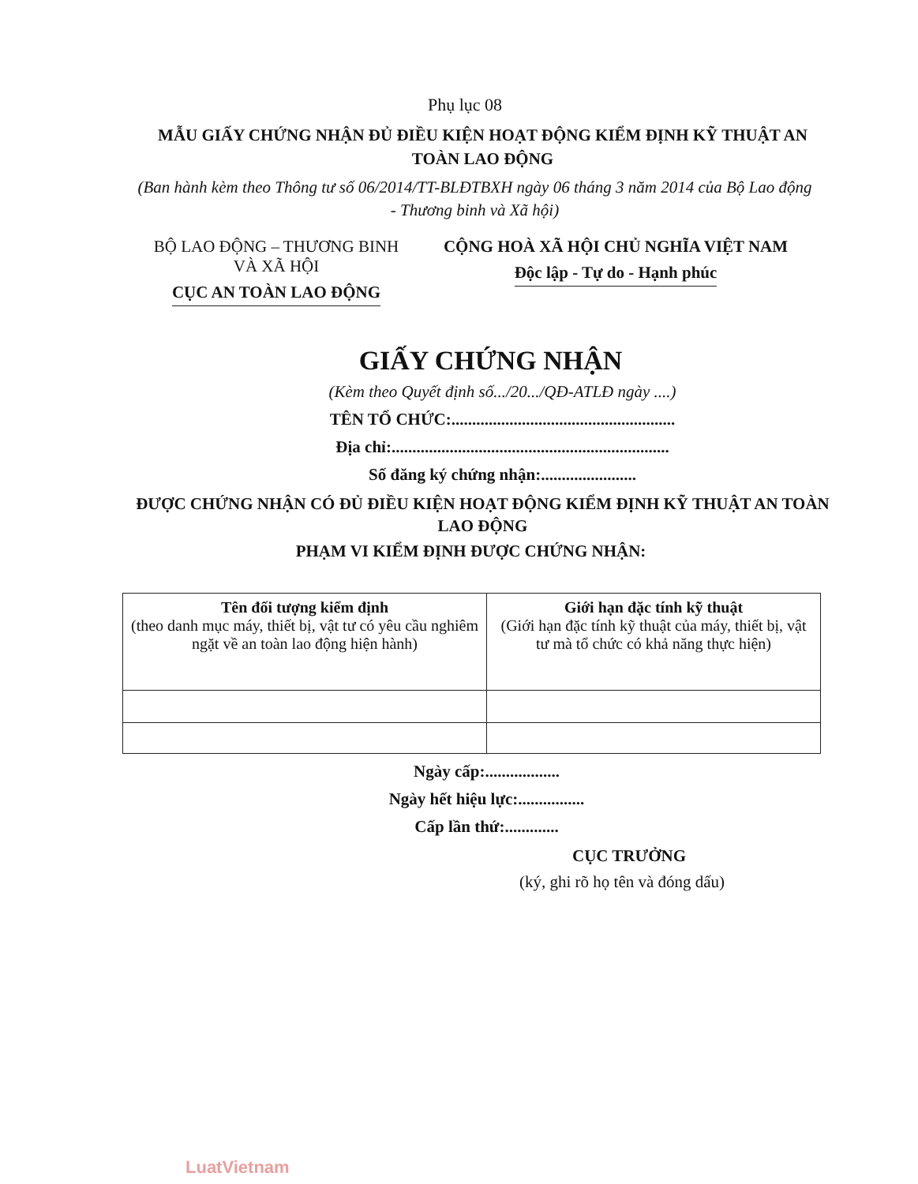Phụ lục 08
MẪU GIẤY CHỨNG NHẬN ĐỦ ĐIỀU KIỆN HOẠT ĐỘNG KIỂM ĐỊNH KỸ THUẬT AN TOÀN LAO ĐỘNG
(Ban hành kèm theo Thông tư số 06/2014/TT-BLĐTBXH ngày 06 tháng 3 năm 2014 của Bộ Lao động - Thương binh và Xã hội)
BỘ LAO ĐỘNG – THƯƠNG BINH
VÀ XÃ HỘI
CỤC AN TOÀN LAO ĐỘNG
CỘNG HOÀ XÃ HỘI CHỦ NGHĨA VIỆT NAM
Độc lập - Tự do - Hạnh phúc
GIẤY CHỨNG NHẬN
(Kèm theo Quyết định số.../20.../QĐ-ATLĐ ngày ....)
TÊN TỔ CHỨC:......................................................
Địa chỉ:...................................................................
Số đăng ký chứng nhận:.......................
ĐƯỢC CHỨNG NHẬN CÓ ĐỦ ĐIỀU KIỆN HOẠT ĐỘNG KIỂM ĐỊNH KỸ THUẬT AN TOÀN LAO ĐỘNG
PHẠM VI KIỂM ĐỊNH ĐƯỢC CHỨNG NHẬN:
| Tên đối tượng kiểm định (theo danh mục máy, thiết bị, vật tư có yêu cầu nghiêm ngặt về an toàn lao động hiện hành) | Giới hạn đặc tính kỹ thuật (Giới hạn đặc tính kỹ thuật của máy, thiết bị, vật tư mà tổ chức có khả năng thực hiện) |
| --- | --- |
Ngày cấp:..................
Ngày hết hiệu lực:................
Cấp lần thứ:.............
CỤC TRƯỞNG
(ký, ghi rõ họ tên và đóng dấu)
LuatVietnam